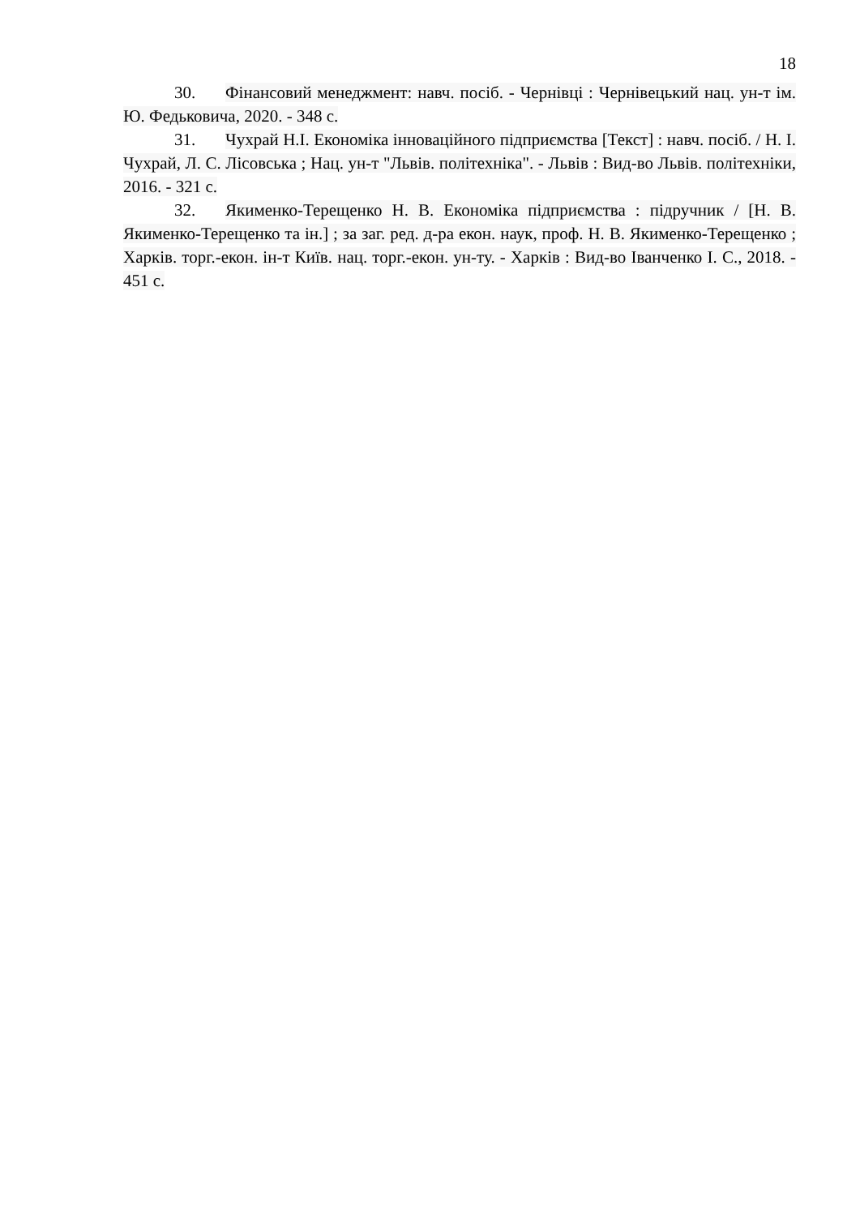18
30. Фінансовий менеджмент: навч. посіб. - Чернівці : Чернівецький нац. ун-т ім. Ю. Федьковича, 2020. - 348 с.
31. Чухрай Н.І. Економіка інноваційного підприємства [Текст] : навч. посіб. / Н. І. Чухрай, Л. С. Лісовська ; Нац. ун-т "Львів. політехніка". - Львів : Вид-во Львів. політехніки, 2016. - 321 с.
32. Якименко-Терещенко Н. В. Економіка підприємства : підручник / [Н. В. Якименко-Терещенко та ін.] ; за заг. ред. д-ра екон. наук, проф. Н. В. Якименко-Терещенко ; Харків. торг.-екон. ін-т Київ. нац. торг.-екон. ун-ту. - Харків : Вид-во Іванченко І. С., 2018. - 451 с.